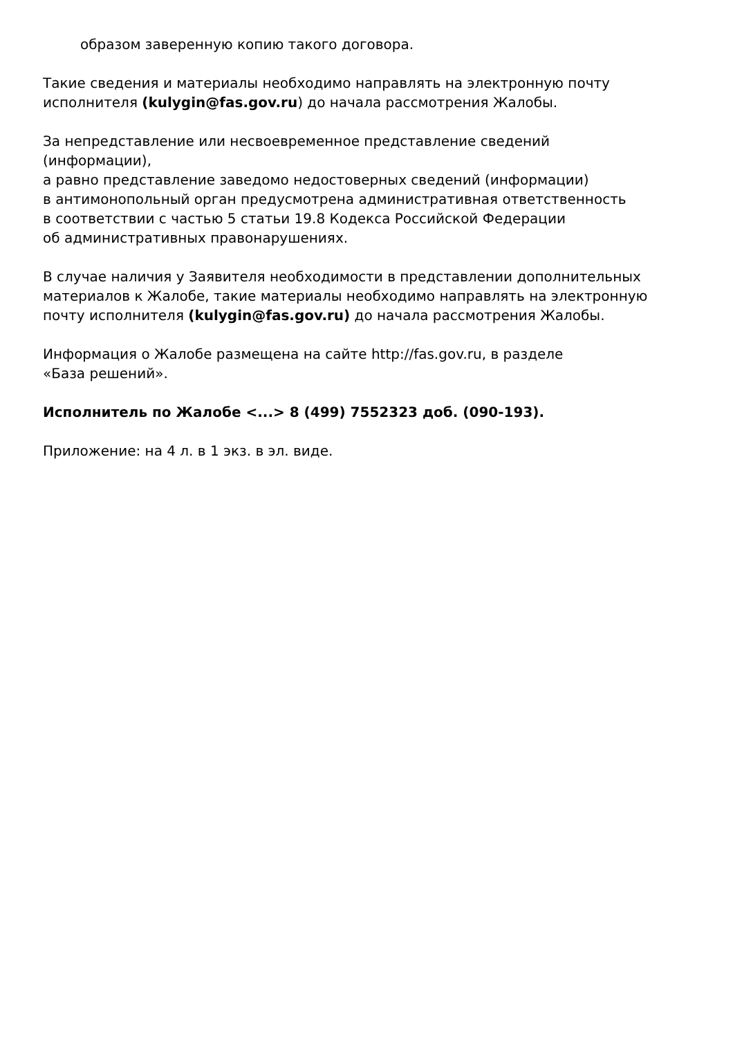образом заверенную копию такого договора.
Такие сведения и материалы необходимо направлять на электронную почту исполнителя (kulygin@fas.gov.ru) до начала рассмотрения Жалобы.
За непредставление или несвоевременное представление сведений
(информации),
а равно представление заведомо недостоверных сведений (информации)
в антимонопольный орган предусмотрена административная ответственность
в соответствии с частью 5 статьи 19.8 Кодекса Российской Федерации
об административных правонарушениях.
В случае наличия у Заявителя необходимости в представлении дополнительных материалов к Жалобе, такие материалы необходимо направлять на электронную почту исполнителя (kulygin@fas.gov.ru) до начала рассмотрения Жалобы.
Информация о Жалобе размещена на сайте http://fas.gov.ru, в разделе
«База решений».
Исполнитель по Жалобе <...> 8 (499) 7552323 доб. (090-193).
Приложение: на 4 л. в 1 экз. в эл. виде.